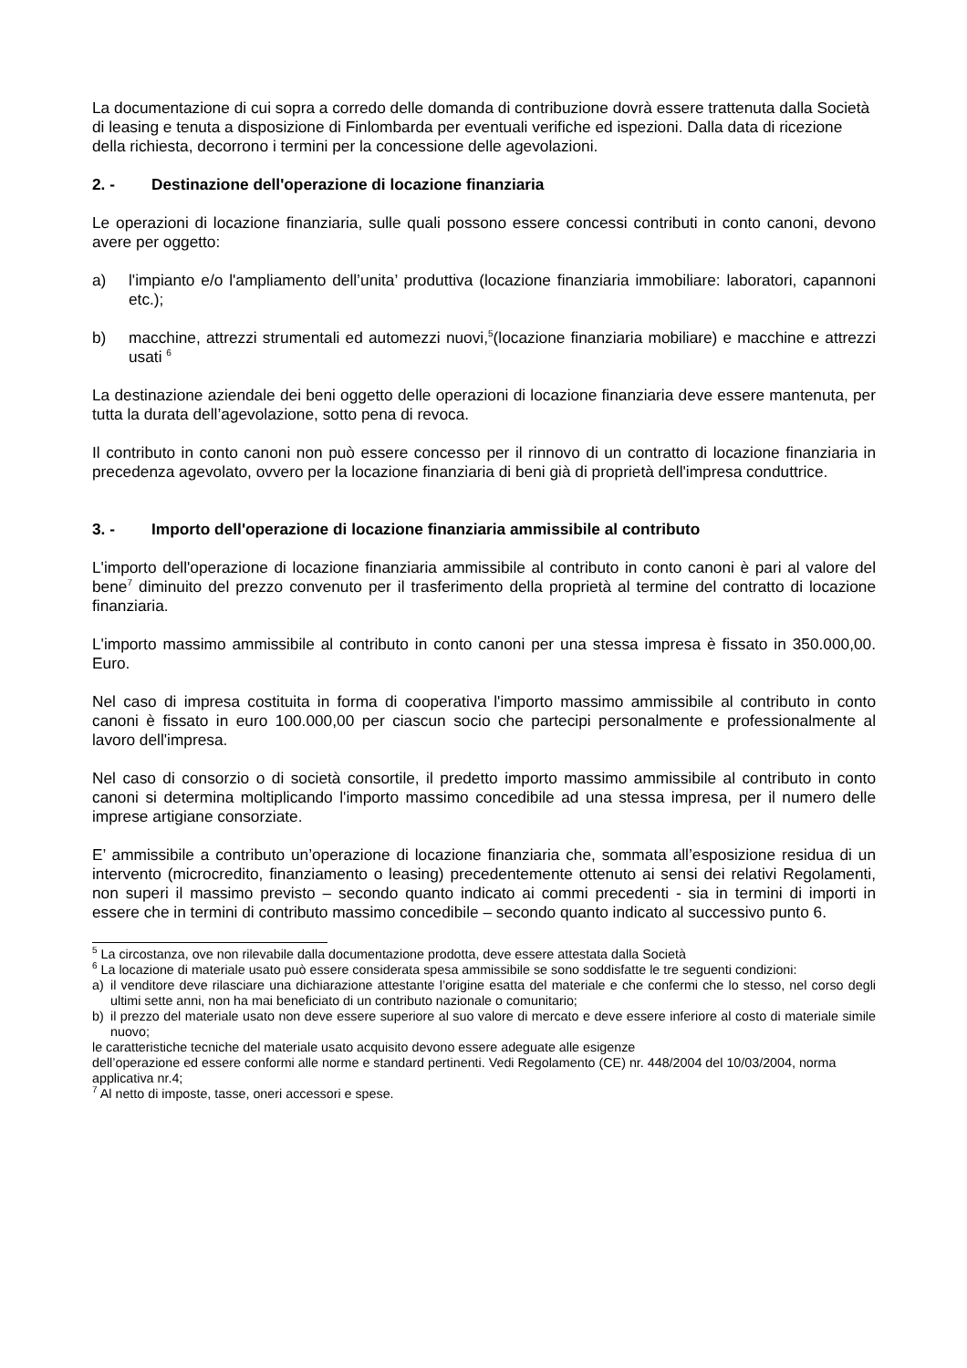La documentazione di cui sopra a corredo delle domanda di contribuzione dovrà essere trattenuta dalla Società di leasing e tenuta a disposizione di Finlombarda per eventuali verifiche ed ispezioni. Dalla data di ricezione della richiesta, decorrono i termini per la concessione delle agevolazioni.
2. - Destinazione dell'operazione di locazione finanziaria
Le operazioni di locazione finanziaria, sulle quali possono essere concessi contributi in conto canoni, devono avere per oggetto:
a) l'impianto e/o l'ampliamento dell’unita’ produttiva (locazione finanziaria immobiliare: laboratori, capannoni etc.);
b) macchine, attrezzi strumentali ed automezzi nuovi,<sup>5</sup>(locazione finanziaria mobiliare) e macchine e attrezzi usati <sup>6</sup>
La destinazione aziendale dei beni oggetto delle operazioni di locazione finanziaria deve essere mantenuta, per tutta la durata dell’agevolazione, sotto pena di revoca.
Il contributo in conto canoni non può essere concesso per il rinnovo di un contratto di locazione finanziaria in precedenza agevolato, ovvero per la locazione finanziaria di beni già di proprietà dell'impresa conduttrice.
3. - Importo dell'operazione di locazione finanziaria ammissibile al contributo
L'importo dell'operazione di locazione finanziaria ammissibile al contributo in conto canoni è pari al valore del bene<sup>7</sup> diminuito del prezzo convenuto per il trasferimento della proprietà al termine del contratto di locazione finanziaria.
L'importo massimo ammissibile al contributo in conto canoni per una stessa impresa è fissato in 350.000,00. Euro.
Nel caso di impresa costituita in forma di cooperativa l'importo massimo ammissibile al contributo in conto canoni è fissato in euro 100.000,00 per ciascun socio che partecipi personalmente e professionalmente al lavoro dell'impresa.
Nel caso di consorzio o di società consortile, il predetto importo massimo ammissibile al contributo in conto canoni si determina moltiplicando l'importo massimo concedibile ad una stessa impresa, per il numero delle imprese artigiane consorziate.
E’ ammissibile a contributo un’operazione di locazione finanziaria che, sommata all’esposizione residua di un intervento (microcredito, finanziamento o leasing) precedentemente ottenuto ai sensi dei relativi Regolamenti, non superi il massimo previsto – secondo quanto indicato ai commi precedenti - sia in termini di importi in essere che in termini di contributo massimo concedibile – secondo quanto indicato al successivo punto 6.
<sup>5</sup> La circostanza, ove non rilevabile dalla documentazione prodotta, deve essere attestata dalla Società
<sup>6</sup> La locazione di materiale usato può essere considerata spesa ammissibile se sono soddisfatte le tre seguenti condizioni:
a) il venditore deve rilasciare una dichiarazione attestante l’origine esatta del materiale e che confermi che lo stesso, nel corso degli ultimi sette anni, non ha mai beneficiato di un contributo nazionale o comunitario;
b) il prezzo del materiale usato non deve essere superiore al suo valore di mercato e deve essere inferiore al costo di materiale simile nuovo;
le caratteristiche tecniche del materiale usato acquisito devono essere adeguate alle esigenze
dell’operazione ed essere conformi alle norme e standard pertinenti. Vedi Regolamento (CE) nr. 448/2004 del 10/03/2004, norma applicativa nr.4;
<sup>7</sup> Al netto di imposte, tasse, oneri accessori e spese.